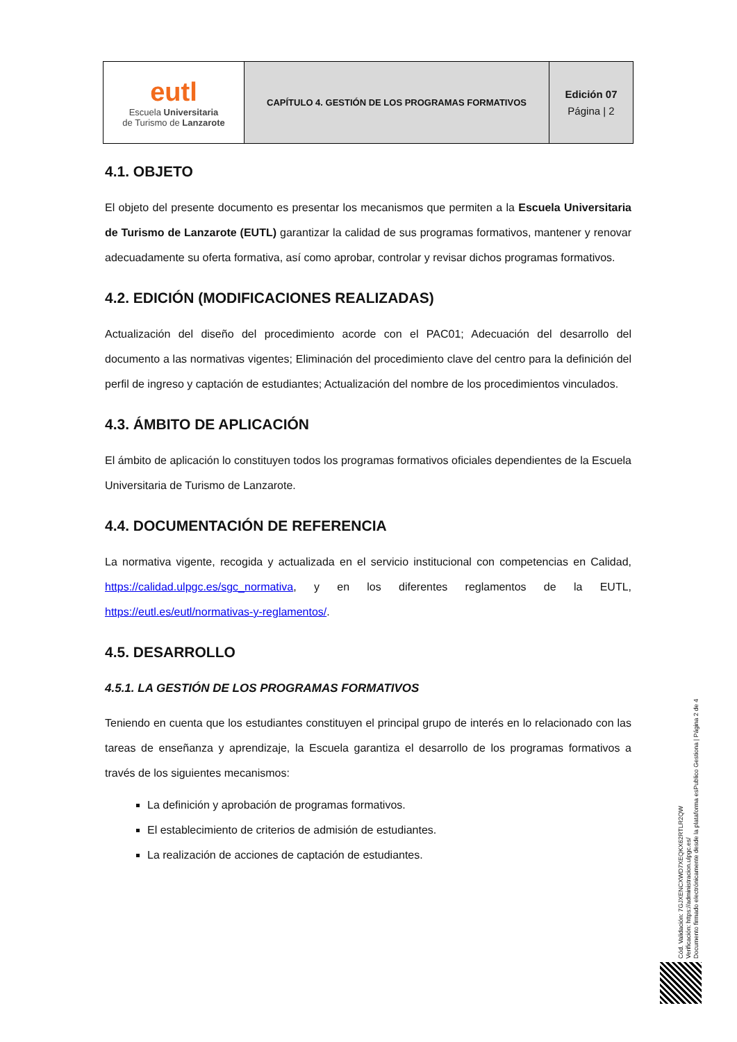| eutl Escuela Universitaria de Turismo de Lanzarote | CAPÍTULO 4. GESTIÓN DE LOS PROGRAMAS FORMATIVOS | Edición 07 Página / 2 |
4.1. OBJETO
El objeto del presente documento es presentar los mecanismos que permiten a la Escuela Universitaria de Turismo de Lanzarote (EUTL) garantizar la calidad de sus programas formativos, mantener y renovar adecuadamente su oferta formativa, así como aprobar, controlar y revisar dichos programas formativos.
4.2. EDICIÓN (MODIFICACIONES REALIZADAS)
Actualización del diseño del procedimiento acorde con el PAC01; Adecuación del desarrollo del documento a las normativas vigentes; Eliminación del procedimiento clave del centro para la definición del perfil de ingreso y captación de estudiantes; Actualización del nombre de los procedimientos vinculados.
4.3. ÁMBITO DE APLICACIÓN
El ámbito de aplicación lo constituyen todos los programas formativos oficiales dependientes de la Escuela Universitaria de Turismo de Lanzarote.
4.4. DOCUMENTACIÓN DE REFERENCIA
La normativa vigente, recogida y actualizada en el servicio institucional con competencias en Calidad, https://calidad.ulpgc.es/sgc_normativa, y en los diferentes reglamentos de la EUTL, https://eutl.es/eutl/normativas-y-reglamentos/.
4.5. DESARROLLO
4.5.1. LA GESTIÓN DE LOS PROGRAMAS FORMATIVOS
Teniendo en cuenta que los estudiantes constituyen el principal grupo de interés en lo relacionado con las tareas de enseñanza y aprendizaje, la Escuela garantiza el desarrollo de los programas formativos a través de los siguientes mecanismos:
La definición y aprobación de programas formativos.
El establecimiento de criterios de admisión de estudiantes.
La realización de acciones de captación de estudiantes.
Cód. Validación: 7GJXENCXWD7XEQKX62RTLR2QW
Verificación: https://administracion.ulpgc.es/
Documento firmado electrónicamente desde la plataforma esPublico Gestiona | Página 2 de 4